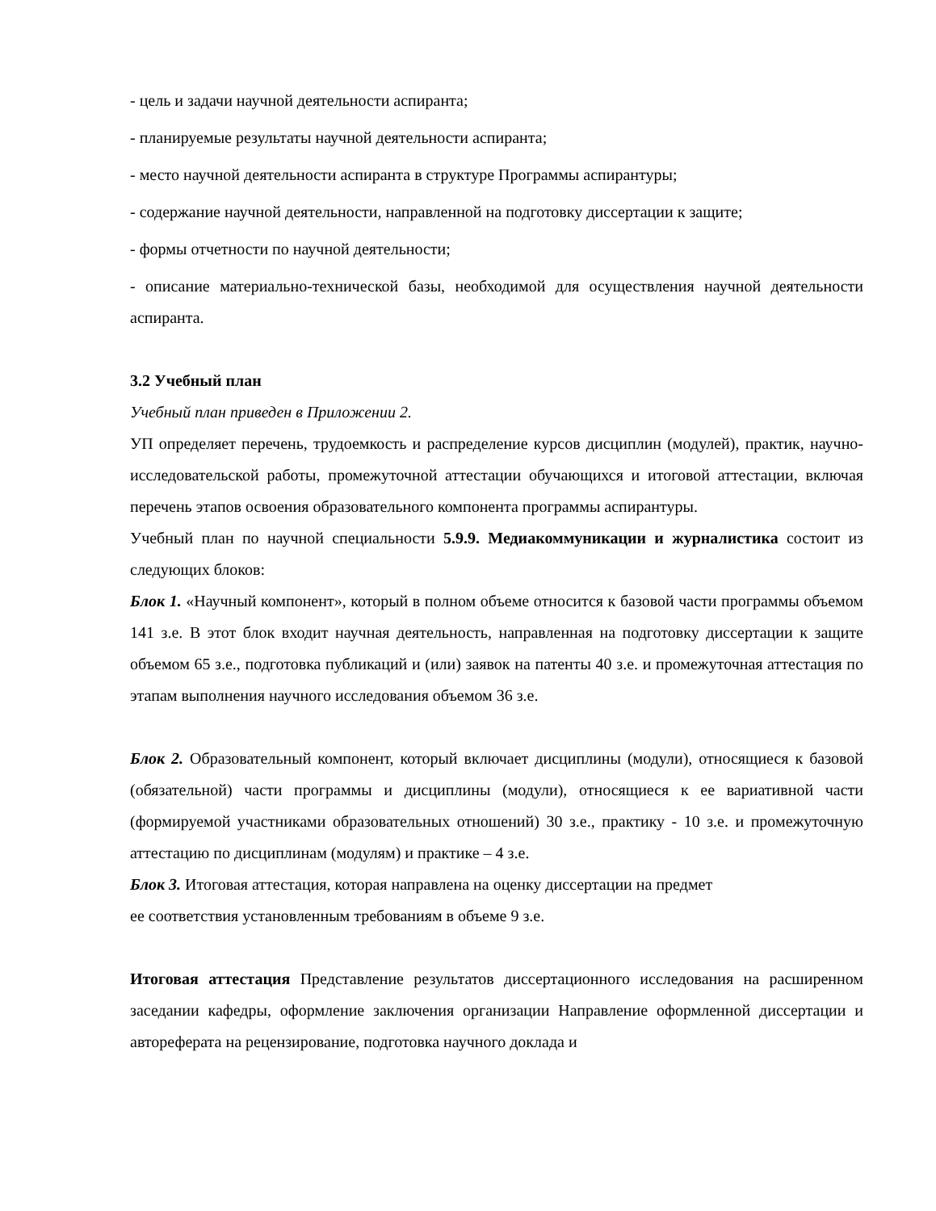- цель и задачи научной деятельности аспиранта;
- планируемые результаты научной деятельности аспиранта;
- место научной деятельности аспиранта в структуре Программы аспирантуры;
- содержание научной деятельности, направленной на подготовку диссертации к защите;
- формы отчетности по научной деятельности;
- описание материально-технической базы, необходимой для осуществления научной деятельности аспиранта.
3.2 Учебный план
Учебный план приведен в Приложении 2.
УП определяет перечень, трудоемкость и распределение курсов дисциплин (модулей), практик, научно-исследовательской работы, промежуточной аттестации обучающихся и итоговой аттестации, включая перечень этапов освоения образовательного компонента программы аспирантуры.
Учебный план по научной специальности 5.9.9. Медиакоммуникации и журналистика состоит из следующих блоков:
Блок 1. «Научный компонент», который в полном объеме относится к базовой части программы объемом 141 з.е. В этот блок входит научная деятельность, направленная на подготовку диссертации к защите объемом 65 з.е., подготовка публикаций и (или) заявок на патенты 40 з.е. и промежуточная аттестация по этапам выполнения научного исследования объемом 36 з.е.
Блок 2. Образовательный компонент, который включает дисциплины (модули), относящиеся к базовой (обязательной) части программы и дисциплины (модули), относящиеся к ее вариативной части (формируемой участниками образовательных отношений) 30 з.е., практику - 10 з.е. и промежуточную аттестацию по дисциплинам (модулям) и практике – 4 з.е.
Блок 3. Итоговая аттестация, которая направлена на оценку диссертации на предмет
ее соответствия установленным требованиям в объеме 9 з.е.
Итоговая аттестация Представление результатов диссертационного исследования на расширенном заседании кафедры, оформление заключения организации Направление оформленной диссертации и автореферата на рецензирование, подготовка научного доклада и